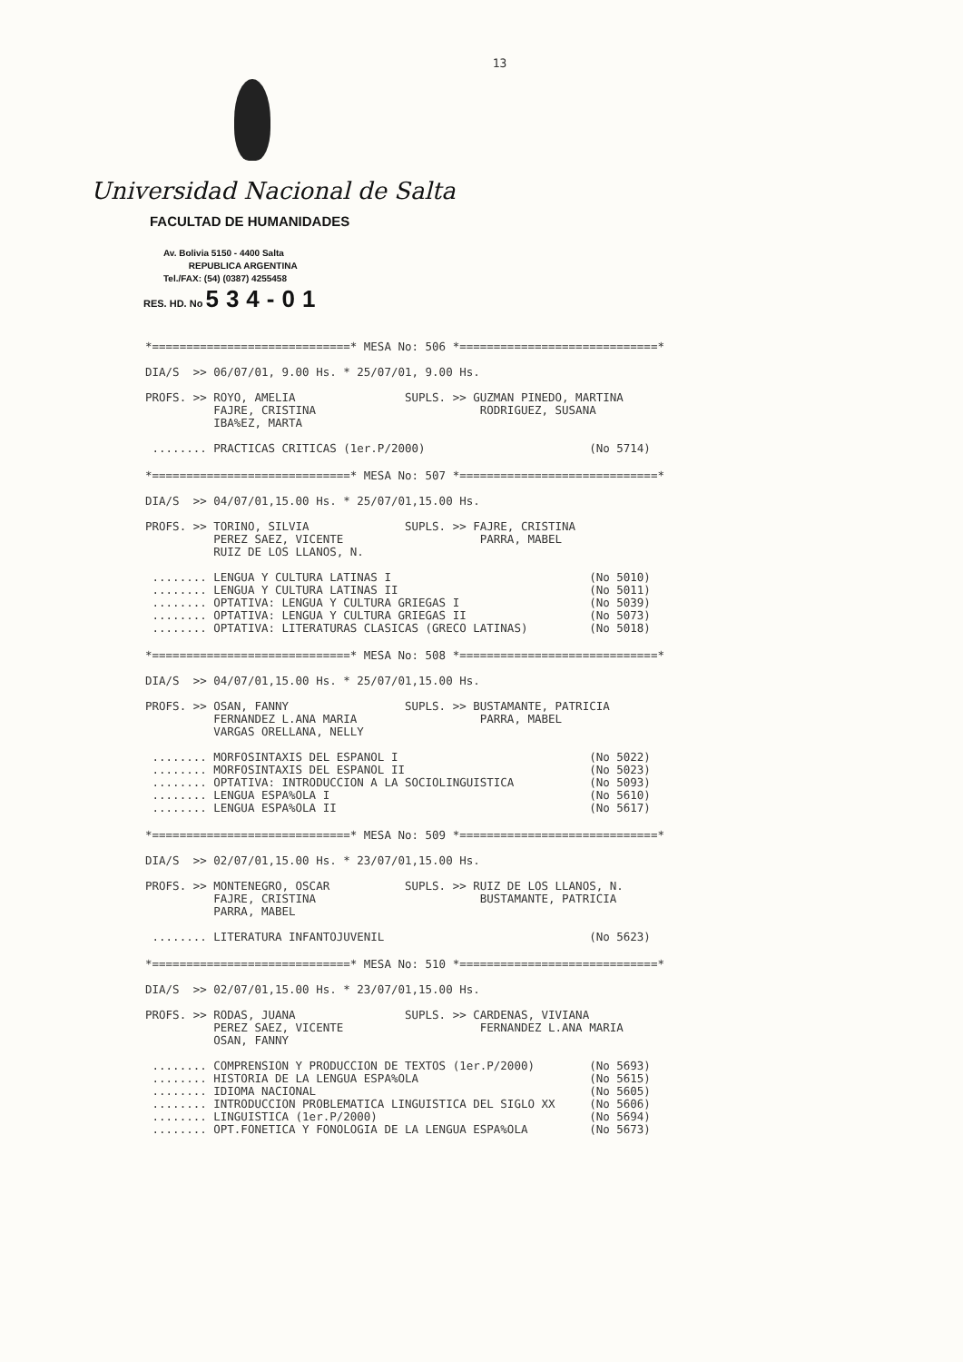13
Universidad Nacional de Salta
FACULTAD DE HUMANIDADES
Av. Bolivia 5150 - 4400 Salta
REPUBLICA ARGENTINA
Tel./FAX: (54) (0387) 4255458
RES. HD. No 534-01
*=============================* MESA No: 506 *=============================*
DIA/S >> 06/07/01, 9.00 Hs. * 25/07/01, 9.00 Hs. PROFS. >> ROYO, AMELIA SUPLS. >> GUZMAN PINEDO, MARTINA FAJRE, CRISTINA RODRIGUEZ, SUSANA IBA%EZ, MARTA ........ PRACTICAS CRITICAS (1er.P/2000) (No 5714)
*=============================* MESA No: 507 *=============================*
DIA/S >> 04/07/01,15.00 Hs. * 25/07/01,15.00 Hs. PROFS. >> TORINO, SILVIA SUPLS. >> FAJRE, CRISTINA PEREZ SAEZ, VICENTE PARRA, MABEL RUIZ DE LOS LLANOS, N. ........ LENGUA Y CULTURA LATINAS I (No 5010) ........ LENGUA Y CULTURA LATINAS II (No 5011) ........ OPTATIVA: LENGUA Y CULTURA GRIEGAS I (No 5039) ........ OPTATIVA: LENGUA Y CULTURA GRIEGAS II (No 5073) ........ OPTATIVA: LITERATURAS CLASICAS (GRECO LATINAS) (No 5018)
*=============================* MESA No: 508 *=============================*
DIA/S >> 04/07/01,15.00 Hs. * 25/07/01,15.00 Hs. PROFS. >> OSAN, FANNY SUPLS. >> BUSTAMANTE, PATRICIA FERNANDEZ L.ANA MARIA PARRA, MABEL VARGAS ORELLANA, NELLY ........ MORFOSINTAXIS DEL ESPANOL I (No 5022) ........ MORFOSINTAXIS DEL ESPANOL II (No 5023) ........ OPTATIVA: INTRODUCCION A LA SOCIOLINGUISTICA (No 5093) ........ LENGUA ESPA%OLA I (No 5610) ........ LENGUA ESPA%OLA II (No 5617)
*=============================* MESA No: 509 *=============================*
DIA/S >> 02/07/01,15.00 Hs. * 23/07/01,15.00 Hs. PROFS. >> MONTENEGRO, OSCAR SUPLS. >> RUIZ DE LOS LLANOS, N. FAJRE, CRISTINA BUSTAMANTE, PATRICIA PARRA, MABEL ........ LITERATURA INFANTOJUVENIL (No 5623)
*=============================* MESA No: 510 *=============================*
DIA/S >> 02/07/01,15.00 Hs. * 23/07/01,15.00 Hs. PROFS. >> RODAS, JUANA SUPLS. >> CARDENAS, VIVIANA PEREZ SAEZ, VICENTE FERNANDEZ L.ANA MARIA OSAN, FANNY ........ COMPRENSION Y PRODUCCION DE TEXTOS (1er.P/2000) (No 5693) ........ HISTORIA DE LA LENGUA ESPA%OLA (No 5615) ........ IDIOMA NACIONAL (No 5605) ........ INTRODUCCION PROBLEMATICA LINGUISTICA DEL SIGLO XX (No 5606) ........ LINGUISTICA (1er.P/2000) (No 5694) ........ OPT.FONETICA Y FONOLOGIA DE LA LENGUA ESPA%OLA (No 5673)